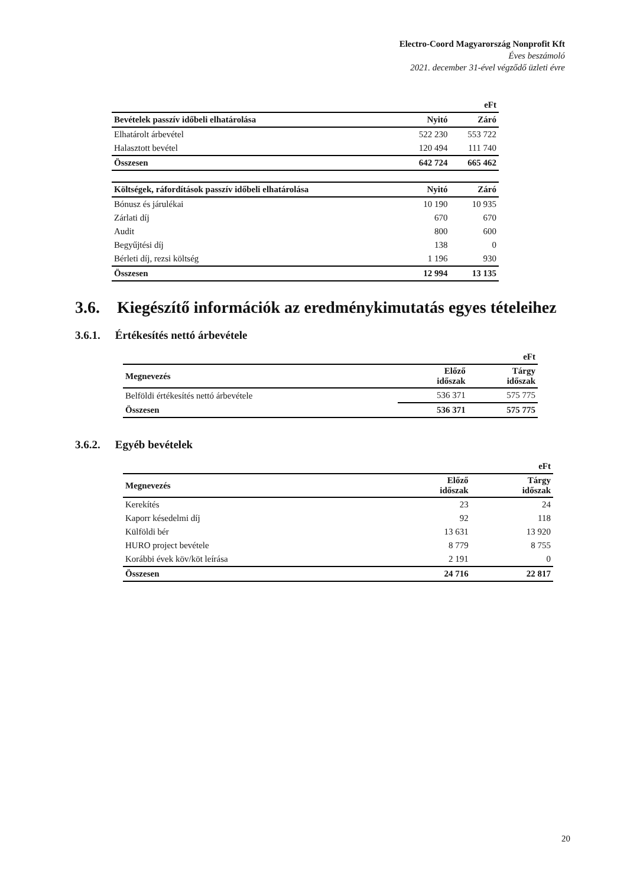Electro-Coord Magyarország Nonprofit Kft
Éves beszámoló
2021. december 31-ével végződő üzleti évre
| | | eFt |
| Bevételek passzív időbeli elhatárolása | Nyitó | Záró |
| Elhatárolt árbevétel | 522 230 | 553 722 |
| Halasztott bevétel | 120 494 | 111 740 |
| Összesen | 642 724 | 665 462 |
| Költségek, ráfordítások passzív időbeli elhatárolása | Nyitó | Záró |
| Bónusz és járulékai | 10 190 | 10 935 |
| Zárlati díj | 670 | 670 |
| Audit | 800 | 600 |
| Begyűjtési díj | 138 | 0 |
| Bérleti díj, rezsi költség | 1 196 | 930 |
| Összesen | 12 994 | 13 135 |
3.6. Kiegészítő információk az eredménykimutatás egyes tételeihez
3.6.1. Értékesítés nettó árbevétele
| | | eFt |
| Megnevezés | Előző időszak | Tárgy időszak |
| Belföldi értékesítés nettó árbevétele | 536 371 | 575 775 |
| Összesen | 536 371 | 575 775 |
3.6.2. Egyéb bevételek
| | | eFt |
| Megnevezés | Előző időszak | Tárgy időszak |
| Kerekítés | 23 | 24 |
| Kaporr késedelmi díj | 92 | 118 |
| Külföldi bér | 13 631 | 13 920 |
| HURO project bevétele | 8 779 | 8 755 |
| Korábbi évek köv/köt leírása | 2 191 | 0 |
| Összesen | 24 716 | 22 817 |
20